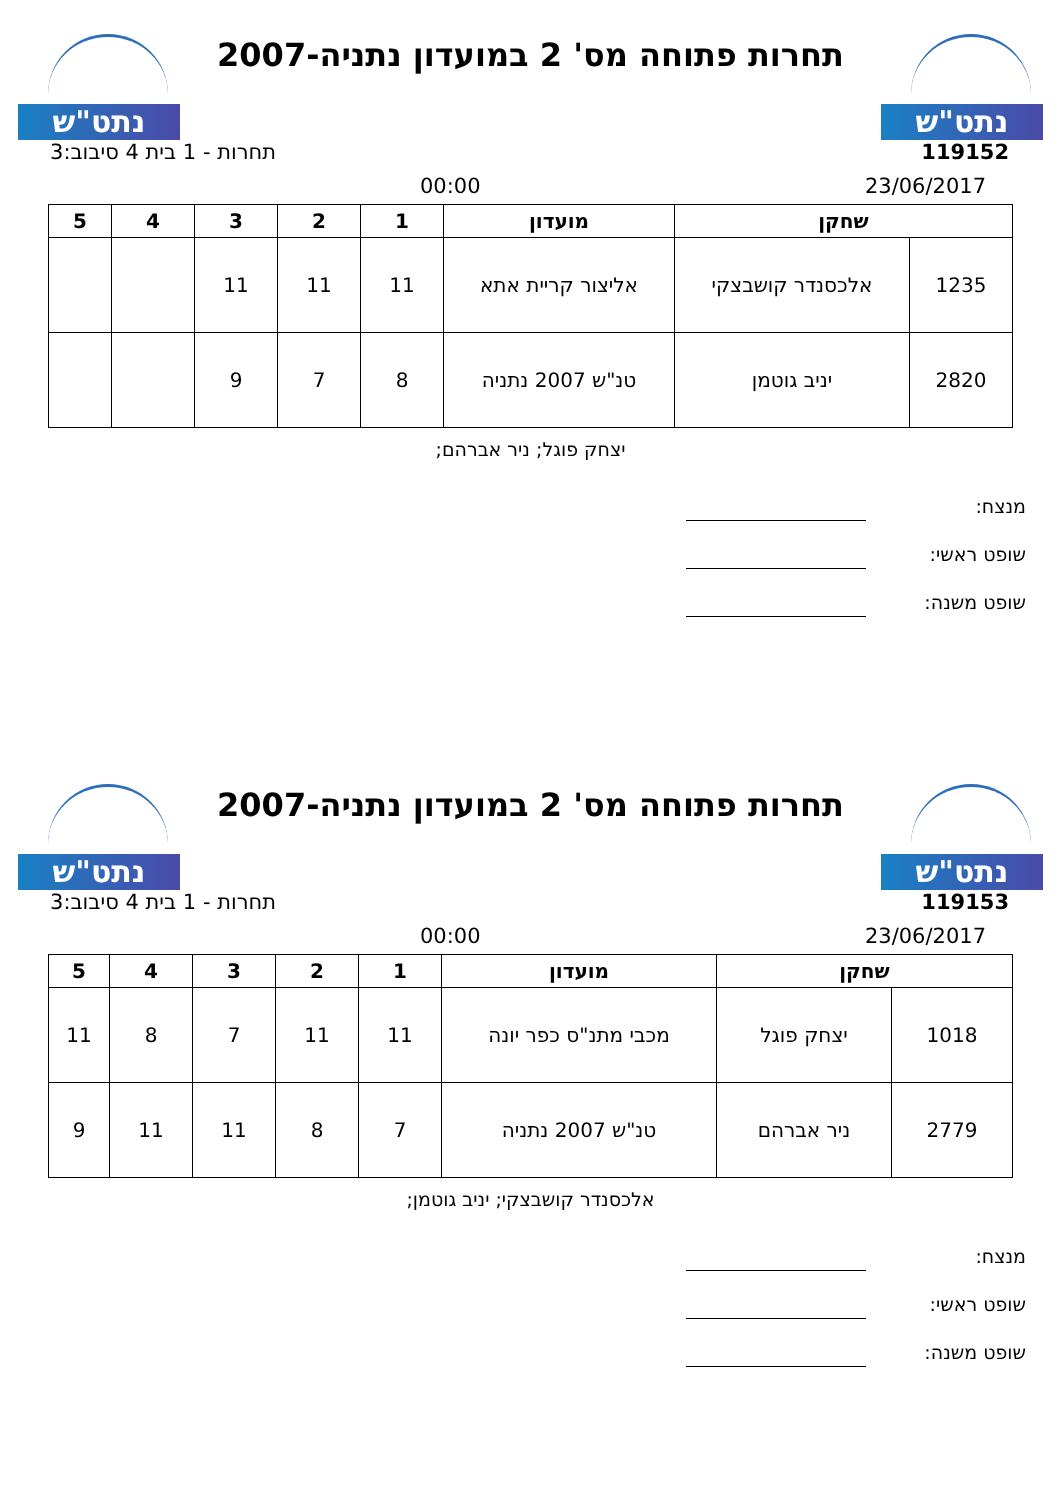נתט"ש
תחרות פתוחה מס' 2 במועדון נתניה-2007
נתט"ש
119152 תחרות - 1 בית 4 סיבוב:3
23/06/2017 00:00
| שחקן | | מועדון | 1 | 2 | 3 | 4 | 5 |
| --- | --- | --- | --- | --- | --- | --- | --- |
| 1235 | אלכסנדר קושבצקי | אליצור קריית אתא | 11 | 11 | 11 | | |
| 2820 | יניב גוטמן | טנ"ש 2007 נתניה | 8 | 7 | 9 | | |
יצחק פוגל; ניר אברהם;
מנצח:
שופט ראשי:
שופט משנה:
נתט"ש
תחרות פתוחה מס' 2 במועדון נתניה-2007
נתט"ש
119153 תחרות - 1 בית 4 סיבוב:3
23/06/2017 00:00
| שחקן | | מועדון | 1 | 2 | 3 | 4 | 5 |
| --- | --- | --- | --- | --- | --- | --- | --- |
| 1018 | יצחק פוגל | מכבי מתנ"ס כפר יונה | 11 | 11 | 7 | 8 | 11 |
| 2779 | ניר אברהם | טנ"ש 2007 נתניה | 7 | 8 | 11 | 11 | 9 |
אלכסנדר קושבצקי; יניב גוטמן;
מנצח:
שופט ראשי:
שופט משנה: